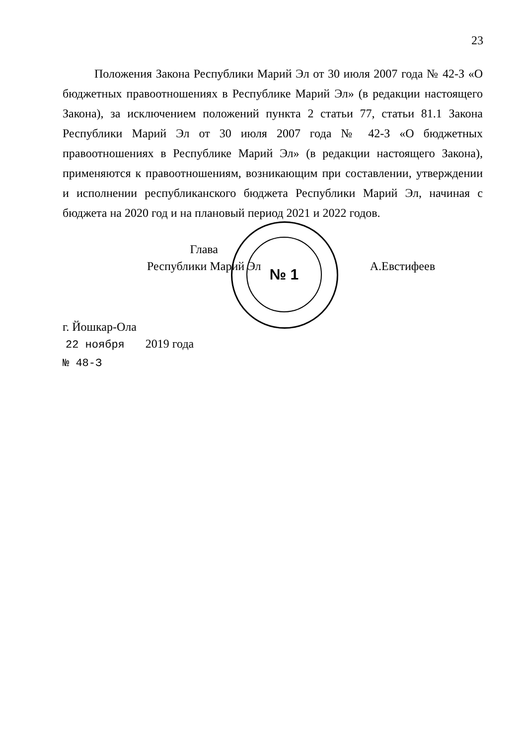23
Положения Закона Республики Марий Эл от 30 июля 2007 года № 42-З «О бюджетных правоотношениях в Республике Марий Эл» (в редакции настоящего Закона), за исключением положений пункта 2 статьи 77, статьи 81.1 Закона Республики Марий Эл от 30 июля 2007 года № 42-З «О бюджетных правоотношениях в Республике Марий Эл» (в редакции настоящего Закона), применяются к правоотношениям, возникающим при составлении, утверждении и исполнении республиканского бюджета Республики Марий Эл, начиная с бюджета на 2020 год и на плановый период 2021 и 2022 годов.
№ 1
Глава
Республики Марий Эл
А.Евстифеев
г. Йошкар-Ола
22 ноября 2019 года
№ 48-З